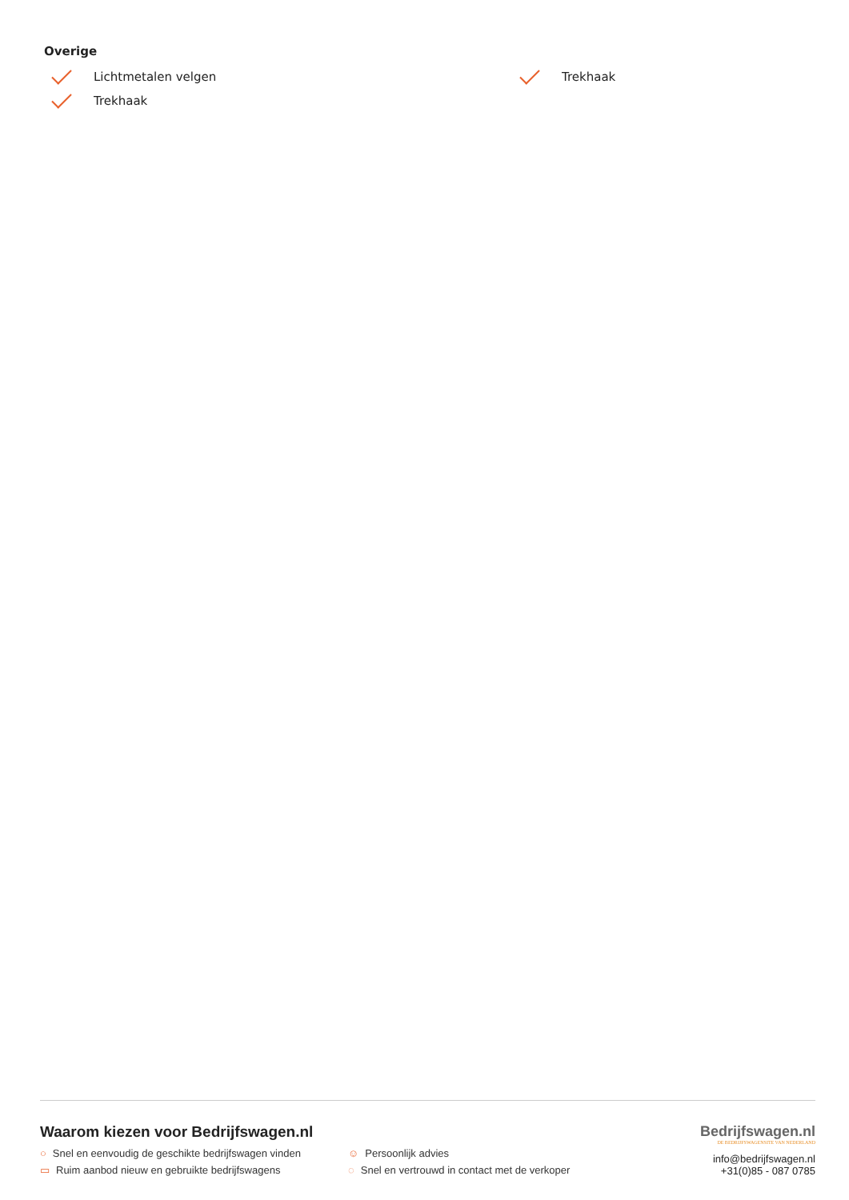Overige
Lichtmetalen velgen
Trekhaak
Trekhaak
Waarom kiezen voor Bedrijfswagen.nl
○ Snel en eenvoudig de geschikte bedrijfswagen vinden ☺ Persoonlijk advies ▭ Ruim aanbod nieuw en gebruikte bedrijfswagens ◌ Snel en vertrouwd in contact met de verkoper
Bedrijfswagen.nl
DE BEDRIJFSWAGENSITE VAN NEDERLAND
info@bedrijfswagen.nl
+31(0)85 - 087 0785